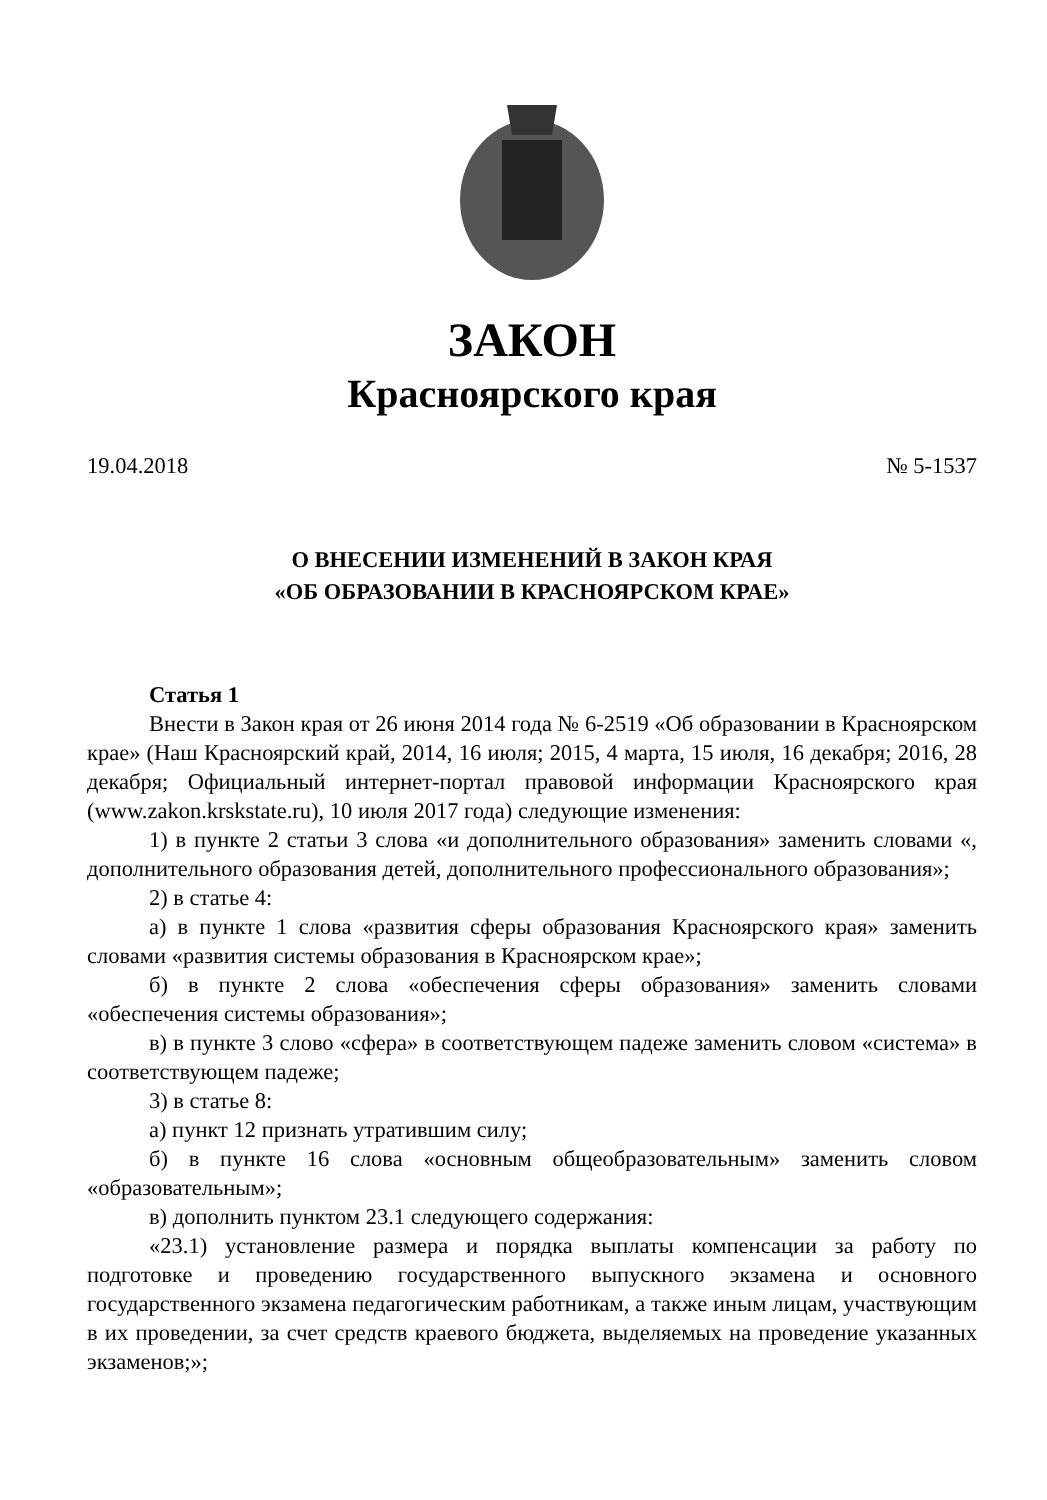ЗАКОН
Красноярского края
19.04.2018 № 5-1537
О ВНЕСЕНИИ ИЗМЕНЕНИЙ В ЗАКОН КРАЯ
«ОБ ОБРАЗОВАНИИ В КРАСНОЯРСКОМ КРАЕ»
Статья 1
Внести в Закон края от 26 июня 2014 года № 6-2519 «Об образовании в Красноярском крае» (Наш Красноярский край, 2014, 16 июля; 2015, 4 марта, 15 июля, 16 декабря; 2016, 28 декабря; Официальный интернет-портал правовой информации Красноярского края (www.zakon.krskstate.ru), 10 июля 2017 года) следующие изменения:
1) в пункте 2 статьи 3 слова «и дополнительного образования» заменить словами «, дополнительного образования детей, дополнительного профессионального образования»;
2) в статье 4:
а) в пункте 1 слова «развития сферы образования Красноярского края» заменить словами «развития системы образования в Красноярском крае»;
б) в пункте 2 слова «обеспечения сферы образования» заменить словами «обеспечения системы образования»;
в) в пункте 3 слово «сфера» в соответствующем падеже заменить словом «система» в соответствующем падеже;
3) в статье 8:
а) пункт 12 признать утратившим силу;
б) в пункте 16 слова «основным общеобразовательным» заменить словом «образовательным»;
в) дополнить пунктом 23.1 следующего содержания:
«23.1) установление размера и порядка выплаты компенсации за работу по подготовке и проведению государственного выпускного экзамена и основного государственного экзамена педагогическим работникам, а также иным лицам, участвующим в их проведении, за счет средств краевого бюджета, выделяемых на проведение указанных экзаменов;»;